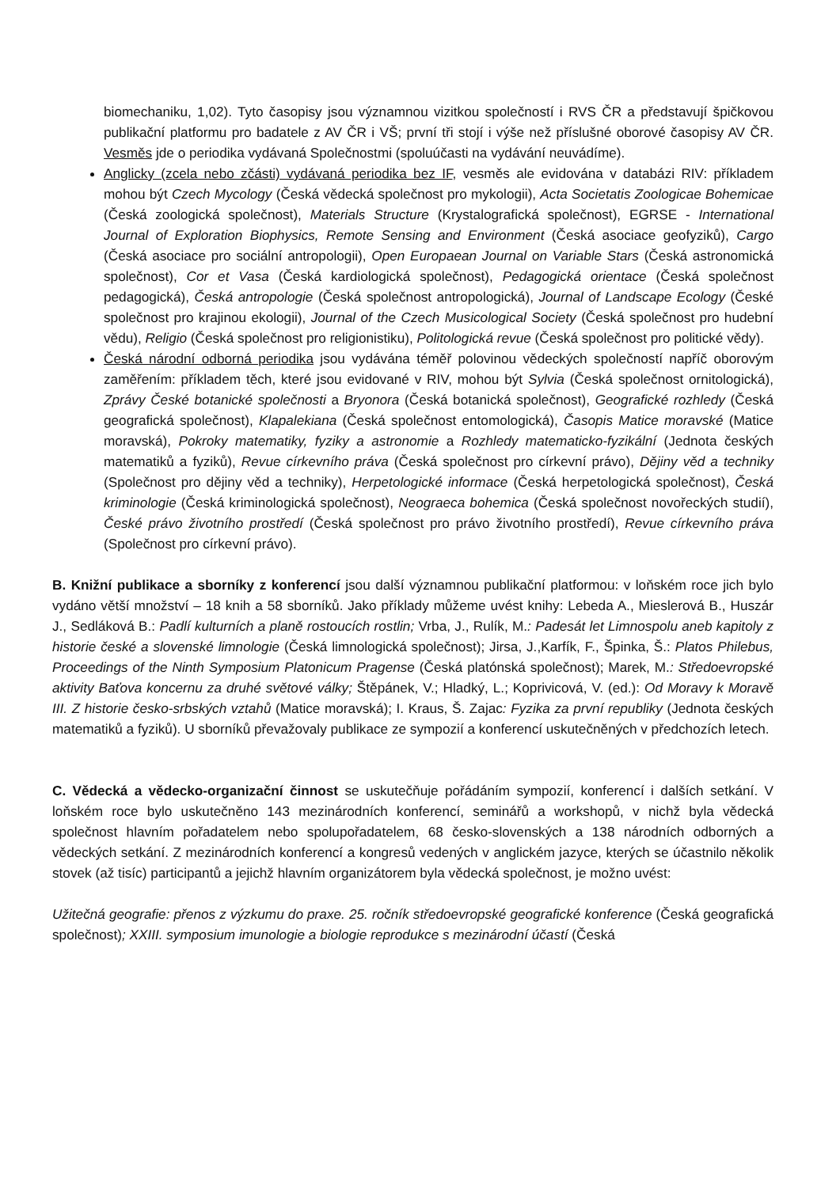biomechaniku, 1,02). Tyto časopisy jsou významnou vizitkou společností i RVS ČR a představují špičkovou publikační platformu pro badatele z AV ČR i VŠ; první tři stojí i výše než příslušné oborové časopisy AV ČR. Vesměs jde o periodika vydávaná Společnostmi (spoluúčasti na vydávání neuvádíme).
Anglicky (zcela nebo zčásti) vydávaná periodika bez IF, vesměs ale evidována v databázi RIV: příkladem mohou být Czech Mycology (Česká vědecká společnost pro mykologii), Acta Societatis Zoologicae Bohemicae (Česká zoologická společnost), Materials Structure (Krystalografická společnost), EGRSE - International Journal of Exploration Biophysics, Remote Sensing and Environment (Česká asociace geofyziků), Cargo (Česká asociace pro sociální antropologii), Open Europaean Journal on Variable Stars (Česká astronomická společnost), Cor et Vasa (Česká kardiologická společnost), Pedagogická orientace (Česká společnost pedagogická), Česká antropologie (Česká společnost antropologická), Journal of Landscape Ecology (České společnost pro krajinou ekologii), Journal of the Czech Musicological Society (Česká společnost pro hudební vědu), Religio (Česká společnost pro religionistiku), Politologická revue (Česká společnost pro politické vědy).
Česká národní odborná periodika jsou vydávána téměř polovinou vědeckých společností napříč oborovým zaměřením: příkladem těch, které jsou evidované v RIV, mohou být Sylvia (Česká společnost ornitologická), Zprávy České botanické společnosti a Bryonora (Česká botanická společnost), Geografické rozhledy (Česká geografická společnost), Klapalekiana (Česká společnost entomologická), Časopis Matice moravské (Matice moravská), Pokroky matematiky, fyziky a astronomie a Rozhledy matematicko-fyzikální (Jednota českých matematiků a fyziků), Revue církevního práva (Česká společnost pro církevní právo), Dějiny věd a techniky (Společnost pro dějiny věd a techniky), Herpetologické informace (Česká herpetologická společnost), Česká kriminologie (Česká kriminologická společnost), Neograeca bohemica (Česká společnost novořeckých studií), České právo životního prostředí (Česká společnost pro právo životního prostředí), Revue církevního práva (Společnost pro církevní právo).
B. Knižní publikace a sborníky z konferencí jsou další významnou publikační platformou: v loňském roce jich bylo vydáno větší množství – 18 knih a 58 sborníků. Jako příklady můžeme uvést knihy: Lebeda A., Mieslerová B., Huszár J., Sedláková B.: Padlí kulturních a planě rostoucích rostlin; Vrba, J., Rulík, M.: Padesát let Limnospolu aneb kapitoly z historie české a slovenské limnologie (Česká limnologická společnost); Jirsa, J.,Karfík, F., Špinka, Š.: Platos Philebus, Proceedings of the Ninth Symposium Platonicum Pragense (Česká platónská společnost); Marek, M.: Středoevropské aktivity Baťova koncernu za druhé světové války; Štěpánek, V.; Hladký, L.; Koprivicová, V. (ed.): Od Moravy k Moravě III. Z historie česko-srbských vztahů (Matice moravská); I. Kraus, Š. Zajac: Fyzika za první republiky (Jednota českých matematiků a fyziků). U sborníků převažovaly publikace ze sympozií a konferencí uskutečněných v předchozích letech.
C. Vědecká a vědecko-organizační činnost se uskutečňuje pořádáním sympozií, konferencí i dalších setkání. V loňském roce bylo uskutečněno 143 mezinárodních konferencí, seminářů a workshopů, v nichž byla vědecká společnost hlavním pořadatelem nebo spolupořadatelem, 68 česko-slovenských a 138 národních odborných a vědeckých setkání. Z mezinárodních konferencí a kongresů vedených v anglickém jazyce, kterých se účastnilo několik stovek (až tisíc) participantů a jejichž hlavním organizátorem byla vědecká společnost, je možno uvést:
Užitečná geografie: přenos z výzkumu do praxe. 25. ročník středoevropské geografické konference (Česká geografická společnost); XXIII. symposium imunologie a biologie reprodukce s mezinárodní účastí (Česká